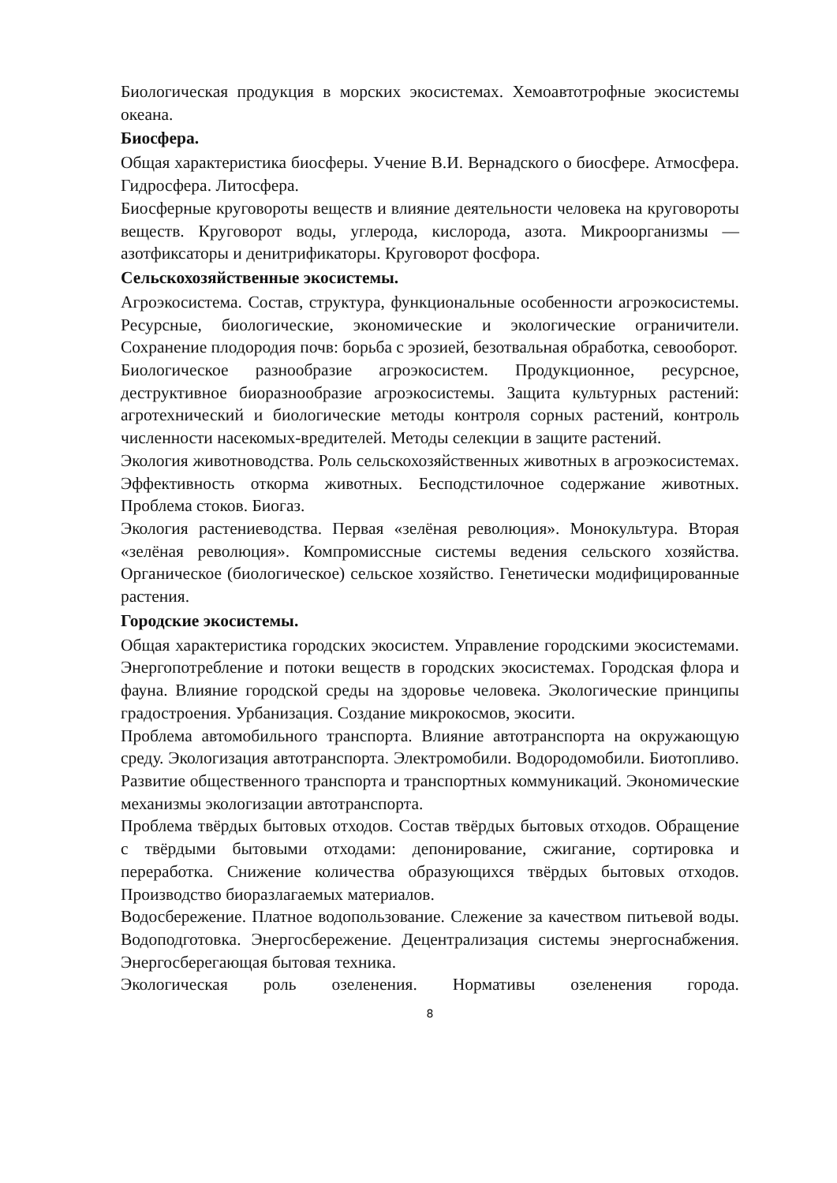Биологическая продукция в морских экосистемах. Хемоавтотрофные экосистемы океана.
Биосфера.
Общая характеристика биосферы. Учение В.И. Вернадского о биосфере. Атмосфера. Гидросфера. Литосфера.
Биосферные круговороты веществ и влияние деятельности человека на круговороты веществ. Круговорот воды, углерода, кислорода, азота. Микроорганизмы — азотфиксаторы и денитрификаторы. Круговорот фосфора.
Сельскохозяйственные экосистемы.
Агроэкосистема. Состав, структура, функциональные особенности агроэкосистемы. Ресурсные, биологические, экономические и экологические ограничители. Сохранение плодородия почв: борьба с эрозией, безотвальная обработка, севооборот.
Биологическое разнообразие агроэкосистем. Продукционное, ресурсное, деструктивное биоразнообразие агроэкосистемы. Защита культурных растений: агротехнический и биологические методы контроля сорных растений, контроль численности насекомых-вредителей. Методы селекции в защите растений.
Экология животноводства. Роль сельскохозяйственных животных в агроэкосистемах. Эффективность откорма животных. Бесподстилочное содержание животных. Проблема стоков. Биогаз.
Экология растениеводства. Первая «зелёная революция». Монокультура. Вторая «зелёная революция». Компромиссные системы ведения сельского хозяйства. Органическое (биологическое) сельское хозяйство. Генетически модифицированные растения.
Городские экосистемы.
Общая характеристика городских экосистем. Управление городскими экосистемами. Энергопотребление и потоки веществ в городских экосистемах. Городская флора и фауна. Влияние городской среды на здоровье человека. Экологические принципы градостроения. Урбанизация. Создание микрокосмов, экосити.
Проблема автомобильного транспорта. Влияние автотранспорта на окружающую среду. Экологизация автотранспорта. Электромобили. Водородомобили. Биотопливо. Развитие общественного транспорта и транспортных коммуникаций. Экономические механизмы экологизации автотранспорта.
Проблема твёрдых бытовых отходов. Состав твёрдых бытовых отходов. Обращение с твёрдыми бытовыми отходами: депонирование, сжигание, сортировка и переработка. Снижение количества образующихся твёрдых бытовых отходов. Производство биоразлагаемых материалов.
Водосбережение. Платное водопользование. Слежение за качеством питьевой воды. Водоподготовка. Энергосбережение. Децентрализация системы энергоснабжения. Энергосберегающая бытовая техника.
Экологическая роль озеленения. Нормативы озеленения города.
8